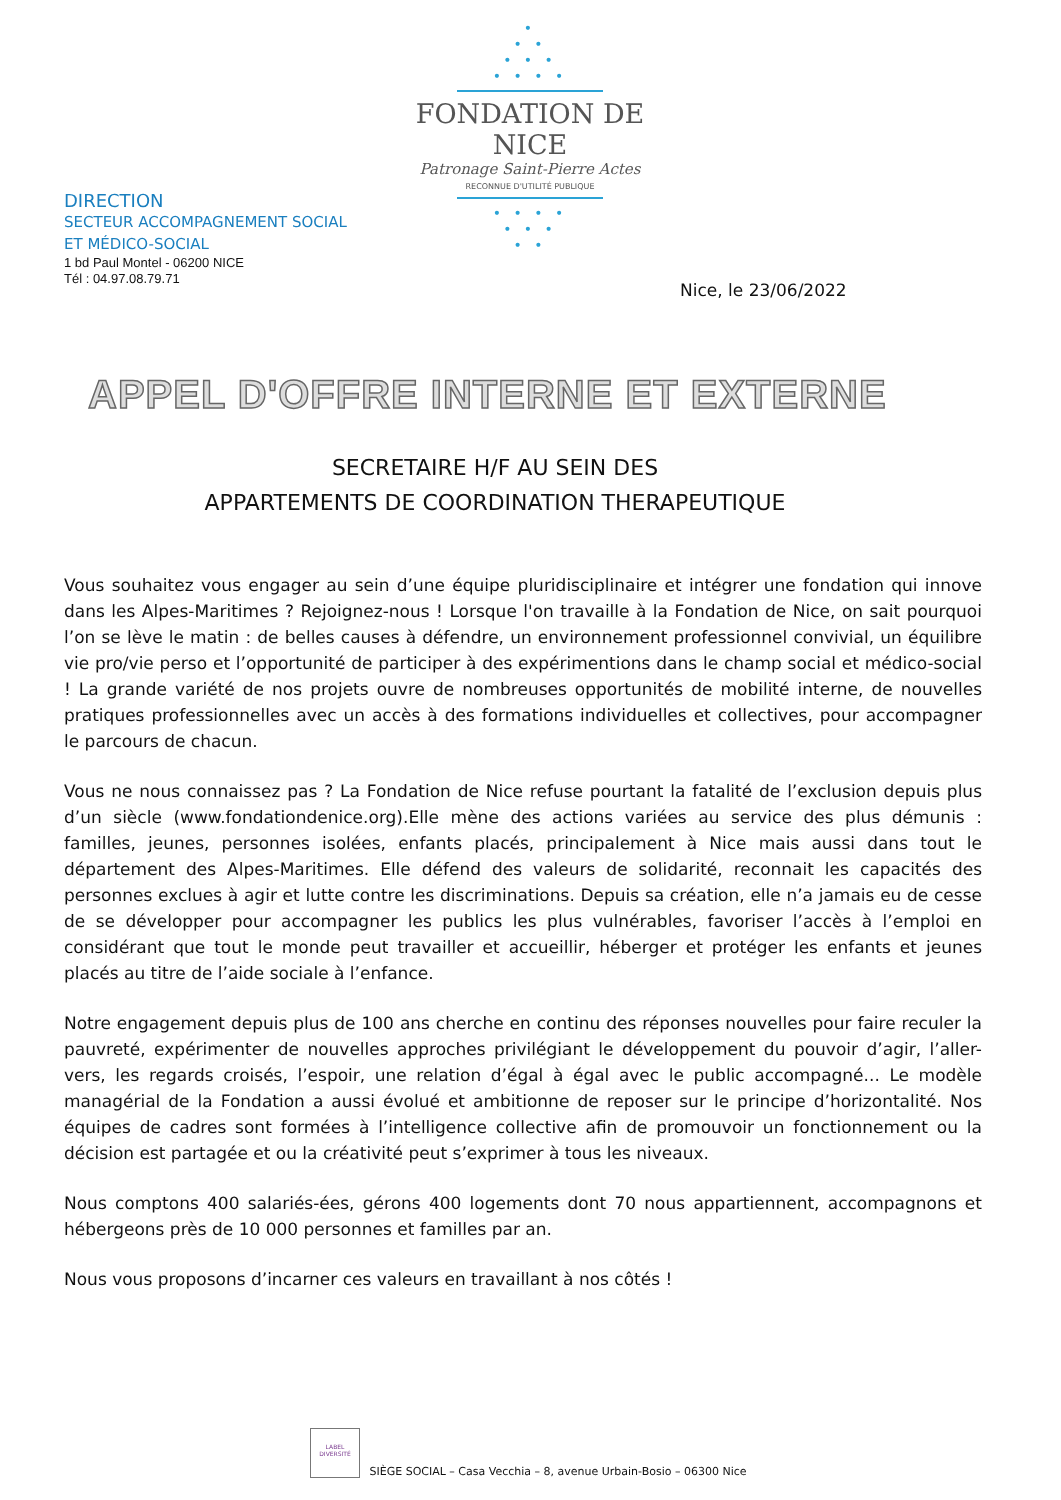•
• •
• • •
• • • •
FONDATION DE NICE
Patronage Saint-Pierre Actes
RECONNUE D'UTILITÉ PUBLIQUE
• • • •
• • •
• •
DIRECTION
SECTEUR ACCOMPAGNEMENT SOCIAL
ET MÉDICO-SOCIAL
1 bd Paul Montel - 06200 NICE
Tél : 04.97.08.79.71
Nice, le 23/06/2022
APPEL D'OFFRE INTERNE ET EXTERNE
SECRETAIRE H/F AU SEIN DES
APPARTEMENTS DE COORDINATION THERAPEUTIQUE
Vous souhaitez vous engager au sein d’une équipe pluridisciplinaire et intégrer une fondation qui innove dans les Alpes-Maritimes ? Rejoignez-nous ! Lorsque l'on travaille à la Fondation de Nice, on sait pourquoi l’on se lève le matin : de belles causes à défendre, un environnement professionnel convivial, un équilibre vie pro/vie perso et l’opportunité de participer à des expérimentions dans le champ social et médico-social ! La grande variété de nos projets ouvre de nombreuses opportunités de mobilité interne, de nouvelles pratiques professionnelles avec un accès à des formations individuelles et collectives, pour accompagner le parcours de chacun.
Vous ne nous connaissez pas ? La Fondation de Nice refuse pourtant la fatalité de l’exclusion depuis plus d’un siècle (www.fondationdenice.org).Elle mène des actions variées au service des plus démunis : familles, jeunes, personnes isolées, enfants placés, principalement à Nice mais aussi dans tout le département des Alpes-Maritimes. Elle défend des valeurs de solidarité, reconnait les capacités des personnes exclues à agir et lutte contre les discriminations. Depuis sa création, elle n’a jamais eu de cesse de se développer pour accompagner les publics les plus vulnérables, favoriser l’accès à l’emploi en considérant que tout le monde peut travailler et accueillir, héberger et protéger les enfants et jeunes placés au titre de l’aide sociale à l’enfance.
Notre engagement depuis plus de 100 ans cherche en continu des réponses nouvelles pour faire reculer la pauvreté, expérimenter de nouvelles approches privilégiant le développement du pouvoir d’agir, l’aller-vers, les regards croisés, l’espoir, une relation d’égal à égal avec le public accompagné... Le modèle managérial de la Fondation a aussi évolué et ambitionne de reposer sur le principe d’horizontalité. Nos équipes de cadres sont formées à l’intelligence collective afin de promouvoir un fonctionnement ou la décision est partagée et ou la créativité peut s’exprimer à tous les niveaux.
Nous comptons 400 salariés-ées, gérons 400 logements dont 70 nous appartiennent, accompagnons et hébergeons près de 10 000 personnes et familles par an.
Nous vous proposons d’incarner ces valeurs en travaillant à nos côtés !
LABEL DIVERSITÉ SIÈGE SOCIAL – Casa Vecchia – 8, avenue Urbain-Bosio – 06300 Nice